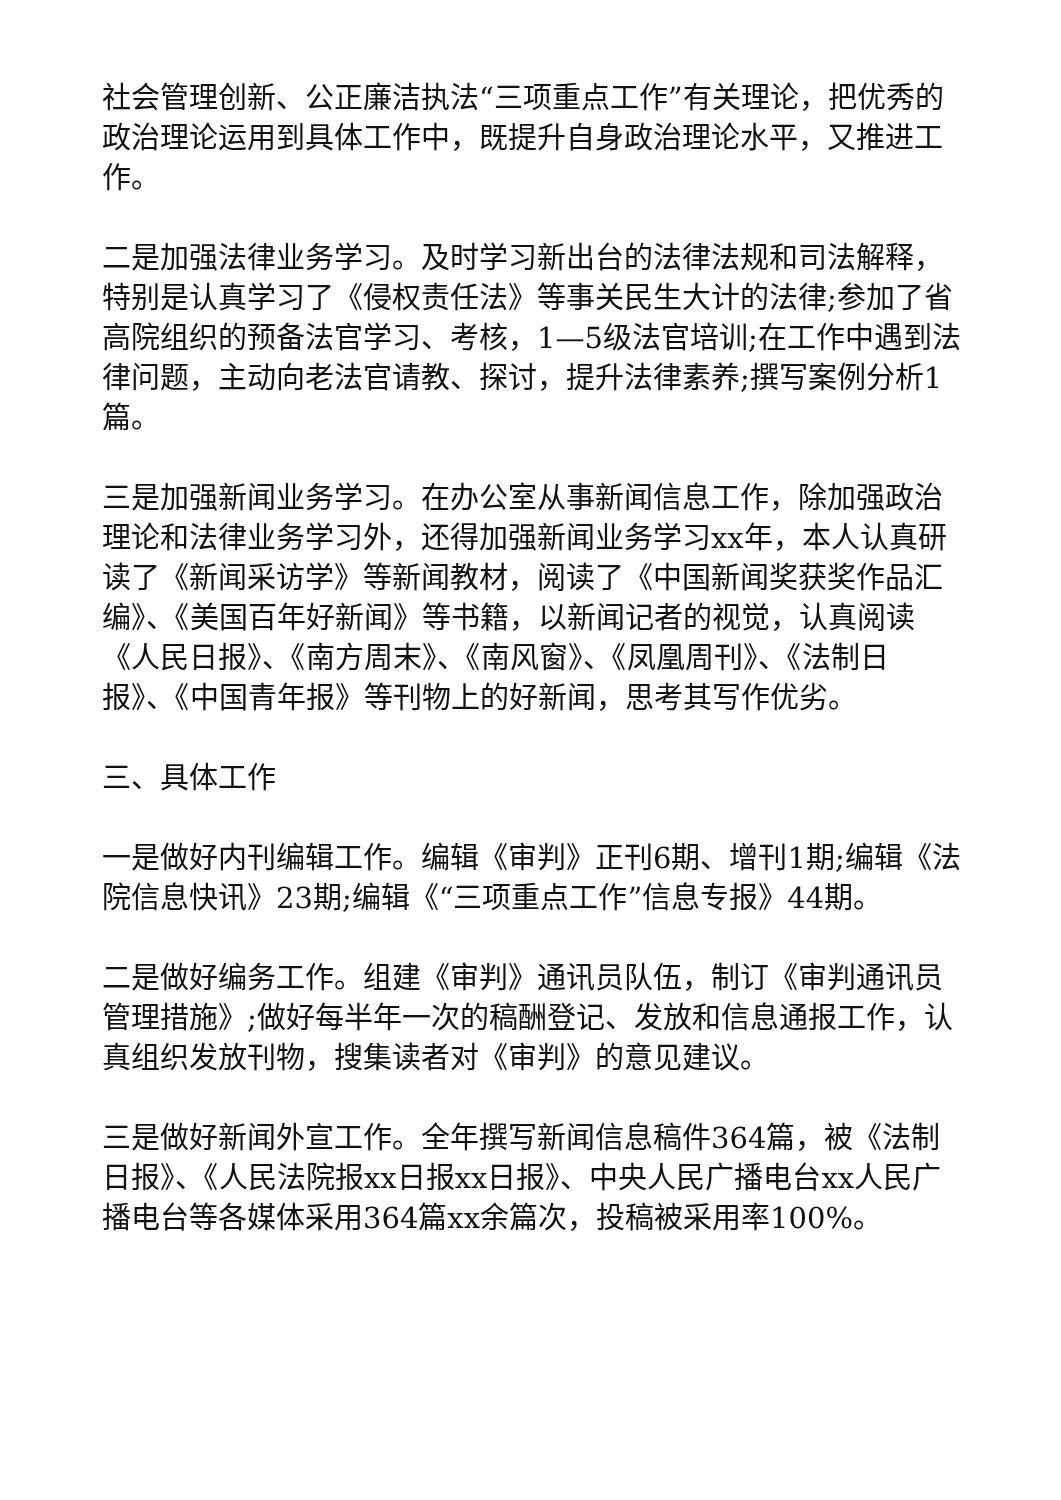社会管理创新、公正廉洁执法“三项重点工作”有关理论，把优秀的政治理论运用到具体工作中，既提升自身政治理论水平，又推进工作。
二是加强法律业务学习。及时学习新出台的法律法规和司法解释，特别是认真学习了《侵权责任法》等事关民生大计的法律;参加了省高院组织的预备法官学习、考核，1—5级法官培训;在工作中遇到法律问题，主动向老法官请教、探讨，提升法律素养;撰写案例分析1篇。
三是加强新闻业务学习。在办公室从事新闻信息工作，除加强政治理论和法律业务学习外，还得加强新闻业务学习xx年，本人认真研读了《新闻采访学》等新闻教材，阅读了《中国新闻奖获奖作品汇编》、《美国百年好新闻》等书籍，以新闻记者的视觉，认真阅读《人民日报》、《南方周末》、《南风窗》、《凤凰周刊》、《法制日报》、《中国青年报》等刊物上的好新闻，思考其写作优劣。
三、具体工作
一是做好内刊编辑工作。编辑《审判》正刊6期、增刊1期;编辑《法院信息快讯》23期;编辑《“三项重点工作”信息专报》44期。
二是做好编务工作。组建《审判》通讯员队伍，制订《审判通讯员管理措施》;做好每半年一次的稿酬登记、发放和信息通报工作，认真组织发放刊物，搜集读者对《审判》的意见建议。
三是做好新闻外宣工作。全年撰写新闻信息稿件364篇，被《法制日报》、《人民法院报xx日报xx日报》、中央人民广播电台xx人民广播电台等各媒体采用364篇xx余篇次，投稿被采用率100%。